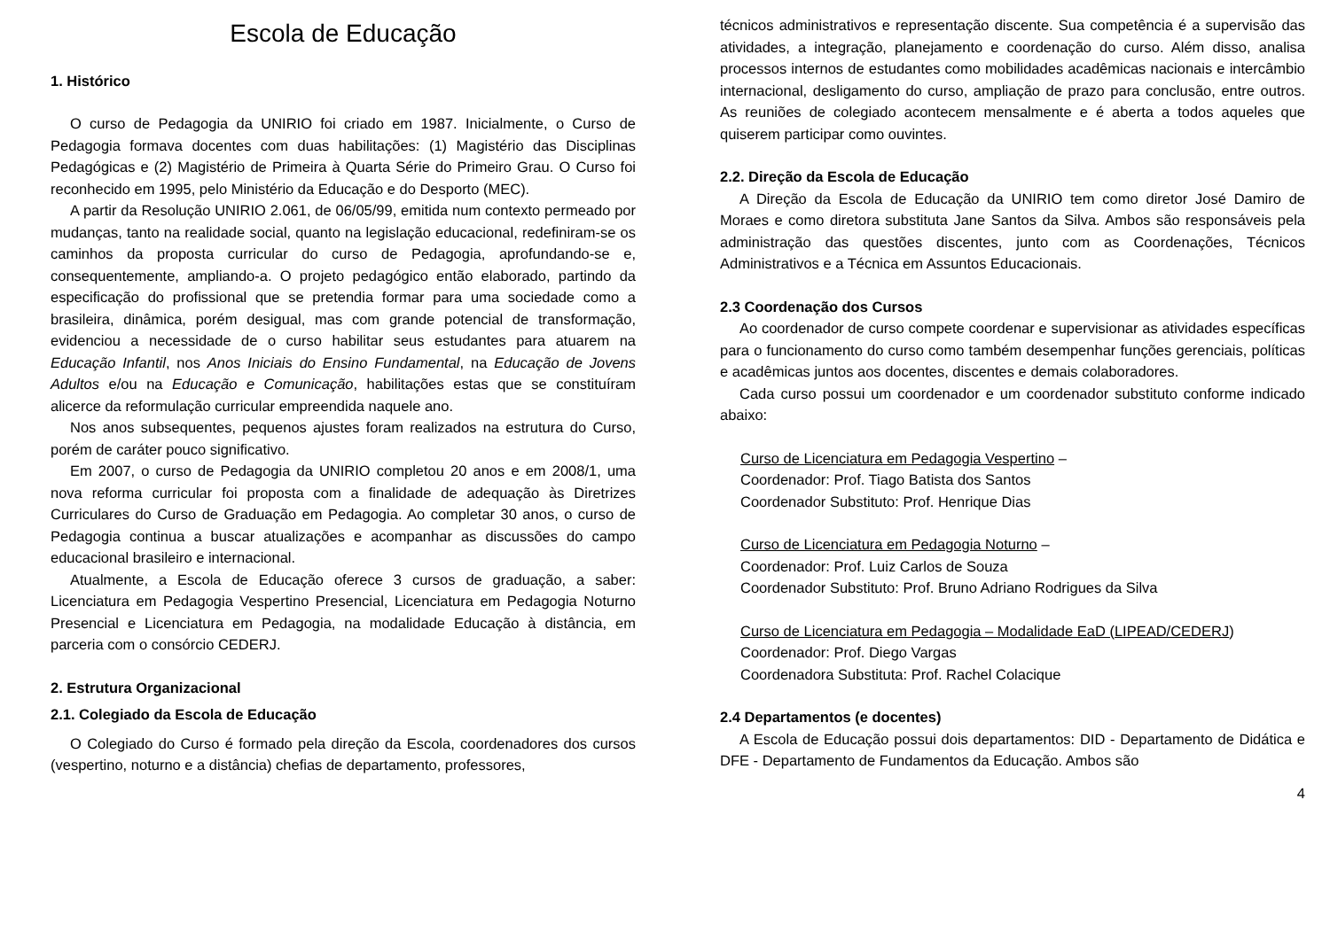Escola de Educação
1. Histórico
O curso de Pedagogia da UNIRIO foi criado em 1987. Inicialmente, o Curso de Pedagogia formava docentes com duas habilitações: (1) Magistério das Disciplinas Pedagógicas e (2) Magistério de Primeira à Quarta Série do Primeiro Grau. O Curso foi reconhecido em 1995, pelo Ministério da Educação e do Desporto (MEC).
A partir da Resolução UNIRIO 2.061, de 06/05/99, emitida num contexto permeado por mudanças, tanto na realidade social, quanto na legislação educacional, redefiniram-se os caminhos da proposta curricular do curso de Pedagogia, aprofundando-se e, consequentemente, ampliando-a. O projeto pedagógico então elaborado, partindo da especificação do profissional que se pretendia formar para uma sociedade como a brasileira, dinâmica, porém desigual, mas com grande potencial de transformação, evidenciou a necessidade de o curso habilitar seus estudantes para atuarem na Educação Infantil, nos Anos Iniciais do Ensino Fundamental, na Educação de Jovens Adultos e/ou na Educação e Comunicação, habilitações estas que se constituíram alicerce da reformulação curricular empreendida naquele ano.
Nos anos subsequentes, pequenos ajustes foram realizados na estrutura do Curso, porém de caráter pouco significativo.
Em 2007, o curso de Pedagogia da UNIRIO completou 20 anos e em 2008/1, uma nova reforma curricular foi proposta com a finalidade de adequação às Diretrizes Curriculares do Curso de Graduação em Pedagogia. Ao completar 30 anos, o curso de Pedagogia continua a buscar atualizações e acompanhar as discussões do campo educacional brasileiro e internacional.
Atualmente, a Escola de Educação oferece 3 cursos de graduação, a saber: Licenciatura em Pedagogia Vespertino Presencial, Licenciatura em Pedagogia Noturno Presencial e Licenciatura em Pedagogia, na modalidade Educação à distância, em parceria com o consórcio CEDERJ.
2. Estrutura Organizacional
2.1. Colegiado da Escola de Educação
O Colegiado do Curso é formado pela direção da Escola, coordenadores dos cursos (vespertino, noturno e a distância) chefias de departamento, professores,
técnicos administrativos e representação discente. Sua competência é a supervisão das atividades, a integração, planejamento e coordenação do curso. Além disso, analisa processos internos de estudantes como mobilidades acadêmicas nacionais e intercâmbio internacional, desligamento do curso, ampliação de prazo para conclusão, entre outros. As reuniões de colegiado acontecem mensalmente e é aberta a todos aqueles que quiserem participar como ouvintes.
2.2. Direção da Escola de Educação
A Direção da Escola de Educação da UNIRIO tem como diretor José Damiro de Moraes e como diretora substituta Jane Santos da Silva. Ambos são responsáveis pela administração das questões discentes, junto com as Coordenações, Técnicos Administrativos e a Técnica em Assuntos Educacionais.
2.3 Coordenação dos Cursos
Ao coordenador de curso compete coordenar e supervisionar as atividades específicas para o funcionamento do curso como também desempenhar funções gerenciais, políticas e acadêmicas juntos aos docentes, discentes e demais colaboradores.
Cada curso possui um coordenador e um coordenador substituto conforme indicado abaixo:
Curso de Licenciatura em Pedagogia Vespertino –
Coordenador: Prof. Tiago Batista dos Santos
Coordenador Substituto: Prof. Henrique Dias
Curso de Licenciatura em Pedagogia Noturno –
Coordenador: Prof. Luiz Carlos de Souza
Coordenador Substituto: Prof. Bruno Adriano Rodrigues da Silva
Curso de Licenciatura em Pedagogia – Modalidade EaD (LIPEAD/CEDERJ)
Coordenador: Prof. Diego Vargas
Coordenadora Substituta: Prof. Rachel Colacique
2.4 Departamentos (e docentes)
A Escola de Educação possui dois departamentos: DID - Departamento de Didática e DFE - Departamento de Fundamentos da Educação. Ambos são
4